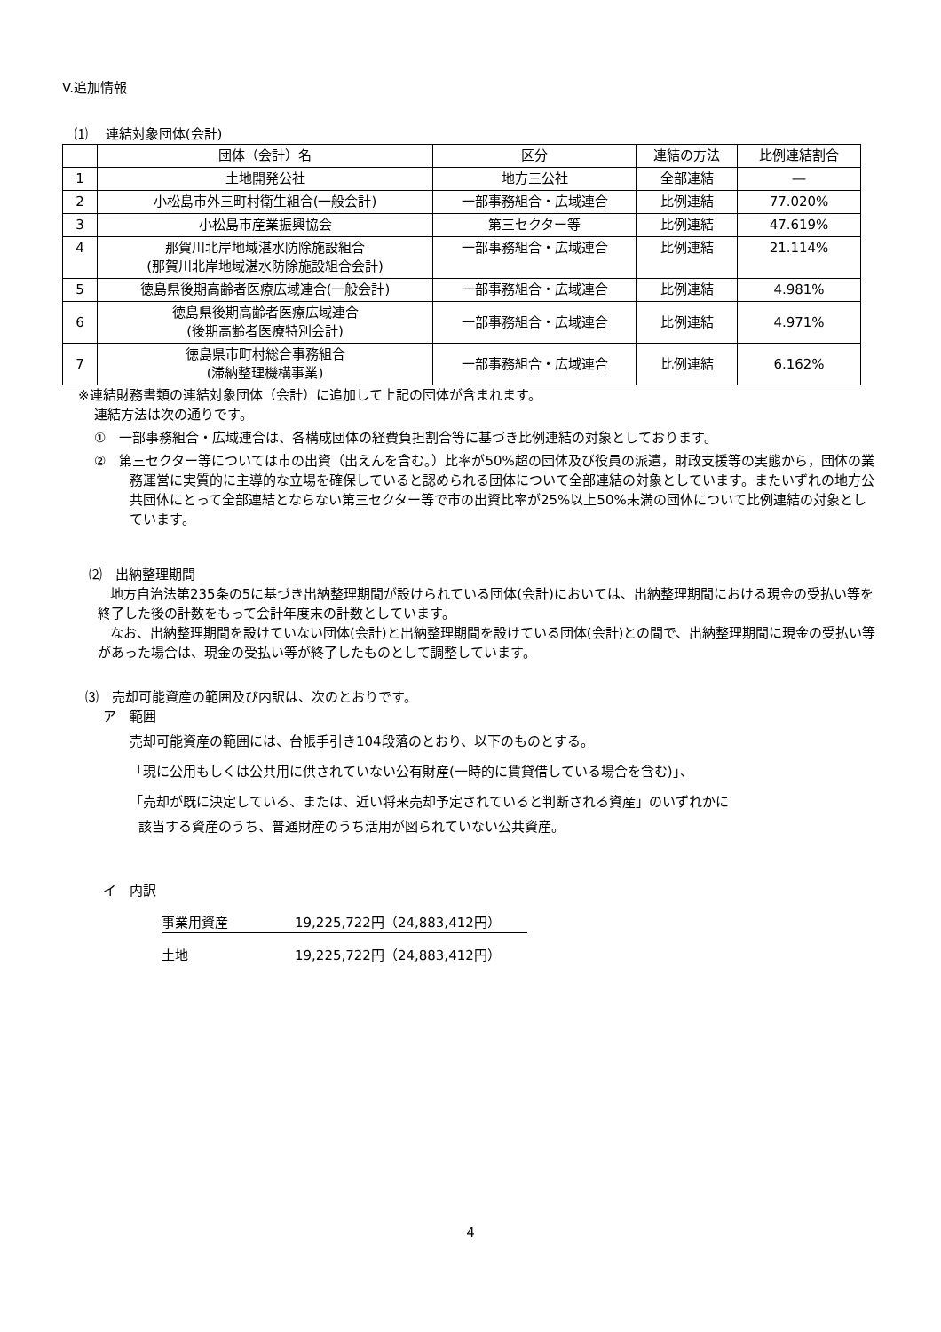V.追加情報
⑴　 連結対象団体(会計)
| | 団体（会計）名 | 区分 | 連結の方法 | 比例連結割合 |
| --- | --- | --- | --- | --- |
| 1 | 土地開発公社 | 地方三公社 | 全部連結 | ― |
| 2 | 小松島市外三町村衛生組合(一般会計) | 一部事務組合・広域連合 | 比例連結 | 77.020% |
| 3 | 小松島市産業振興協会 | 第三セクター等 | 比例連結 | 47.619% |
| 4 | 那賀川北岸地域湛水防除施設組合 (那賀川北岸地域湛水防除施設組合会計) | 一部事務組合・広域連合 | 比例連結 | 21.114% |
| 5 | 徳島県後期高齢者医療広域連合(一般会計) | 一部事務組合・広域連合 | 比例連結 | 4.981% |
| 6 | 徳島県後期高齢者医療広域連合 (後期高齢者医療特別会計) | 一部事務組合・広域連合 | 比例連結 | 4.971% |
| 7 | 徳島県市町村総合事務組合 (滞納整理機構事業) | 一部事務組合・広域連合 | 比例連結 | 6.162% |
※連結財務書類の連結対象団体（会計）に追加して上記の団体が含まれます。
連結方法は次の通りです。
①　一部事務組合・広域連合は、各構成団体の経費負担割合等に基づき比例連結の対象としております。
②　第三セクター等については市の出資（出えんを含む。）比率が50%超の団体及び役員の派遣，財政支援等の実態から，団体の業務運営に実質的に主導的な立場を確保していると認められる団体について全部連結の対象としています。またいずれの地方公共団体にとって全部連結とならない第三セクター等で市の出資比率が25%以上50%未満の団体について比例連結の対象としています。
⑵　出納整理期間
地方自治法第235条の5に基づき出納整理期間が設けられている団体(会計)においては、出納整理期間における現金の受払い等を終了した後の計数をもって会計年度末の計数としています。
なお、出納整理期間を設けていない団体(会計)と出納整理期間を設けている団体(会計)との間で、出納整理期間に現金の受払い等があった場合は、現金の受払い等が終了したものとして調整しています。
⑶　売却可能資産の範囲及び内訳は、次のとおりです。
ア　範囲
売却可能資産の範囲には、台帳手引き104段落のとおり、以下のものとする。
「現に公用もしくは公共用に供されていない公有財産(一時的に賃貸借している場合を含む)」、
「売却が既に決定している、または、近い将来売却予定されていると判断される資産」のいずれかに
該当する資産のうち、普通財産のうち活用が図られていない公共資産。
イ　内訳
事業用資産 19,225,722円（24,883,412円）
土地 19,225,722円（24,883,412円）
4